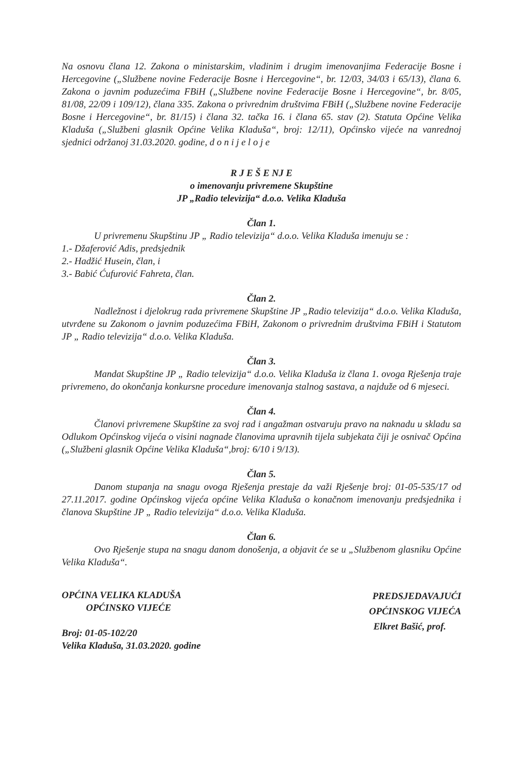Na osnovu člana 12. Zakona o ministarskim, vladinim i drugim imenovanjima Federacije Bosne i Hercegovine („Službene novine Federacije Bosne i Hercegovine“, br. 12/03, 34/03 i 65/13), člana 6. Zakona o javnim poduzećima FBiH („Službene novine Federacije Bosne i Hercegovine“, br. 8/05, 81/08, 22/09 i 109/12), člana 335. Zakona o privrednim društvima FBiH („Službene novine Federacije Bosne i Hercegovine“, br. 81/15) i člana 32. tačka 16. i člana 65. stav (2). Statuta Općine Velika Kladuša („Službeni glasnik Općine Velika Kladuša“, broj: 12/11), Općinsko vijeće na vanrednoj sjednici održanoj 31.03.2020. godine, d o n i j e l o j e
R J E Š E NJ E
o imenovanju privremene Skupštine
JP „Radio televizija“ d.o.o. Velika Kladuša
Član 1.
U privremenu Skupštinu JP „ Radio televizija“ d.o.o. Velika Kladuša imenuju se :
1.- Džaferović Adis, predsjednik
2.- Hadžić Husein, član, i
3.- Babić Ćufurović Fahreta, član.
Član 2.
Nadležnost i djelokrug rada privremene Skupštine JP „Radio televizija“ d.o.o. Velika Kladuša, utvrđene su Zakonom o javnim poduzećima FBiH, Zakonom o privrednim društvima FBiH i Statutom JP „ Radio televizija“ d.o.o. Velika Kladuša.
Član 3.
Mandat Skupštine JP „ Radio televizija“ d.o.o. Velika Kladuša iz člana 1. ovoga Rješenja traje privremeno, do okončanja konkursne procedure imenovanja stalnog sastava, a najduže od 6 mjeseci.
Član 4.
Članovi privremene Skupštine za svoj rad i angažman ostvaruju pravo na naknadu u skladu sa Odlukom Općinskog vijeća o visini nagnade članovima upravnih tijela subjekata čiji je osnivač Općina („Službeni glasnik Općine Velika Kladuša“,broj: 6/10 i 9/13).
Član 5.
Danom stupanja na snagu ovoga Rješenja prestaje da važi Rješenje broj: 01-05-535/17 od 27.11.2017. godine Općinskog vijeća općine Velika Kladuša o konačnom imenovanju predsjednika i članova Skupštine JP „ Radio televizija“ d.o.o. Velika Kladuša.
Član 6.
Ovo Rješenje stupa na snagu danom donošenja, a objavit će se u „Službenom glasniku Općine Velika Kladuša“.
OPĆINA VELIKA KLADUŠA
OPĆINSKO VIJEĆE
Broj: 01-05-102/20
Velika Kladuša, 31.03.2020. godine
PREDSJEDAVAJUĆI
OPĆINSKOG VIJEĆA
Elkret Bašić, prof.